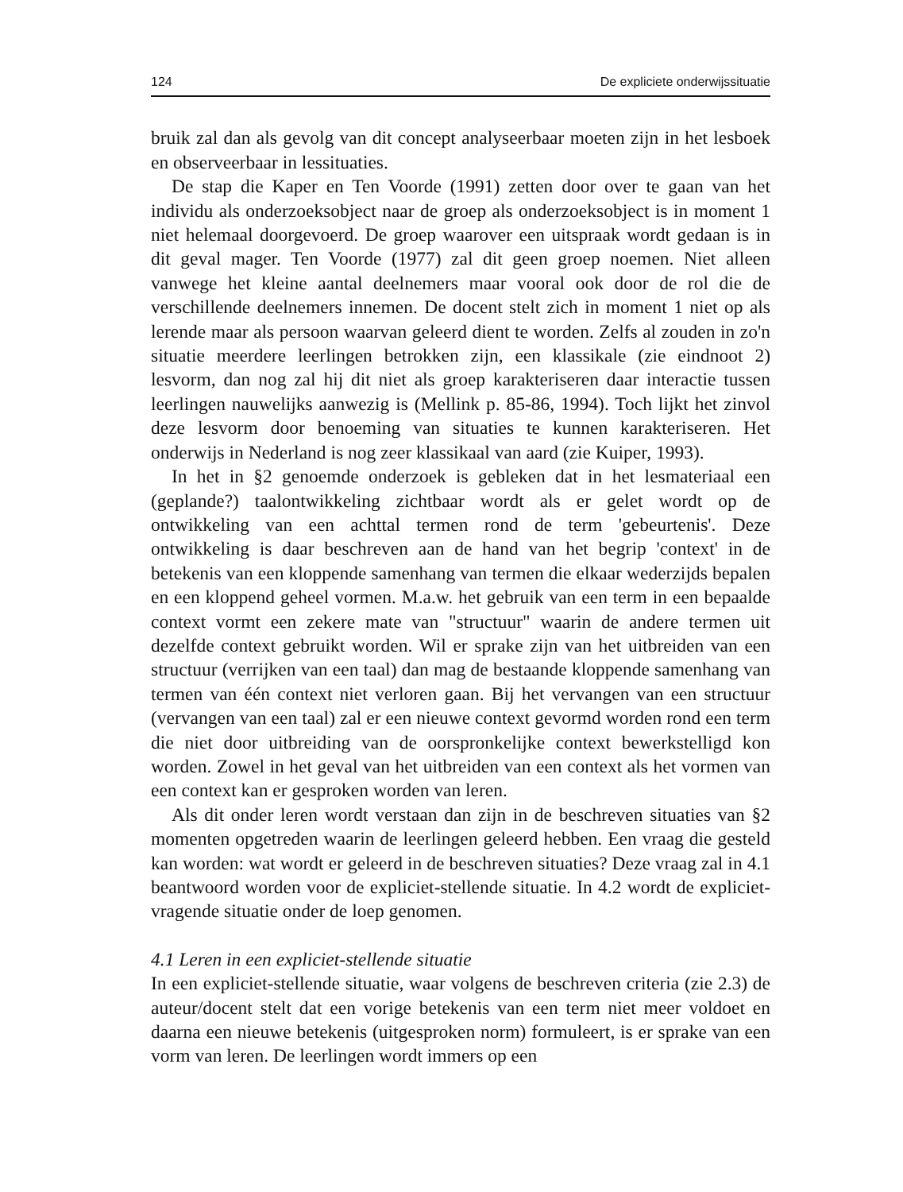124 De expliciete onderwijssituatie
bruik zal dan als gevolg van dit concept analyseerbaar moeten zijn in het lesboek en observeerbaar in lessituaties.
De stap die Kaper en Ten Voorde (1991) zetten door over te gaan van het individu als onderzoeksobject naar de groep als onderzoeksobject is in moment 1 niet helemaal doorgevoerd. De groep waarover een uitspraak wordt gedaan is in dit geval mager. Ten Voorde (1977) zal dit geen groep noemen. Niet alleen vanwege het kleine aantal deelnemers maar vooral ook door de rol die de verschillende deelnemers innemen. De docent stelt zich in moment 1 niet op als lerende maar als persoon waarvan geleerd dient te worden. Zelfs al zouden in zo'n situatie meerdere leerlingen betrokken zijn, een klassikale (zie eindnoot 2) lesvorm, dan nog zal hij dit niet als groep karakteriseren daar interactie tussen leerlingen nauwelijks aanwezig is (Mellink p. 85-86, 1994). Toch lijkt het zinvol deze lesvorm door benoeming van situaties te kunnen karakteriseren. Het onderwijs in Nederland is nog zeer klassikaal van aard (zie Kuiper, 1993).
In het in §2 genoemde onderzoek is gebleken dat in het lesmateriaal een (geplande?) taalontwikkeling zichtbaar wordt als er gelet wordt op de ontwikkeling van een achttal termen rond de term 'gebeurtenis'. Deze ontwikkeling is daar beschreven aan de hand van het begrip 'context' in de betekenis van een kloppende samenhang van termen die elkaar wederzijds bepalen en een kloppend geheel vormen. M.a.w. het gebruik van een term in een bepaalde context vormt een zekere mate van "structuur" waarin de andere termen uit dezelfde context gebruikt worden. Wil er sprake zijn van het uitbreiden van een structuur (verrijken van een taal) dan mag de bestaande kloppende samenhang van termen van één context niet verloren gaan. Bij het vervangen van een structuur (vervangen van een taal) zal er een nieuwe context gevormd worden rond een term die niet door uitbreiding van de oorspronkelijke context bewerkstelligd kon worden. Zowel in het geval van het uitbreiden van een context als het vormen van een context kan er gesproken worden van leren.
Als dit onder leren wordt verstaan dan zijn in de beschreven situaties van §2 momenten opgetreden waarin de leerlingen geleerd hebben. Een vraag die gesteld kan worden: wat wordt er geleerd in de beschreven situaties? Deze vraag zal in 4.1 beantwoord worden voor de expliciet-stellende situatie. In 4.2 wordt de expliciet-vragende situatie onder de loep genomen.
4.1 Leren in een expliciet-stellende situatie
In een expliciet-stellende situatie, waar volgens de beschreven criteria (zie 2.3) de auteur/docent stelt dat een vorige betekenis van een term niet meer voldoet en daarna een nieuwe betekenis (uitgesproken norm) formuleert, is er sprake van een vorm van leren. De leerlingen wordt immers op een